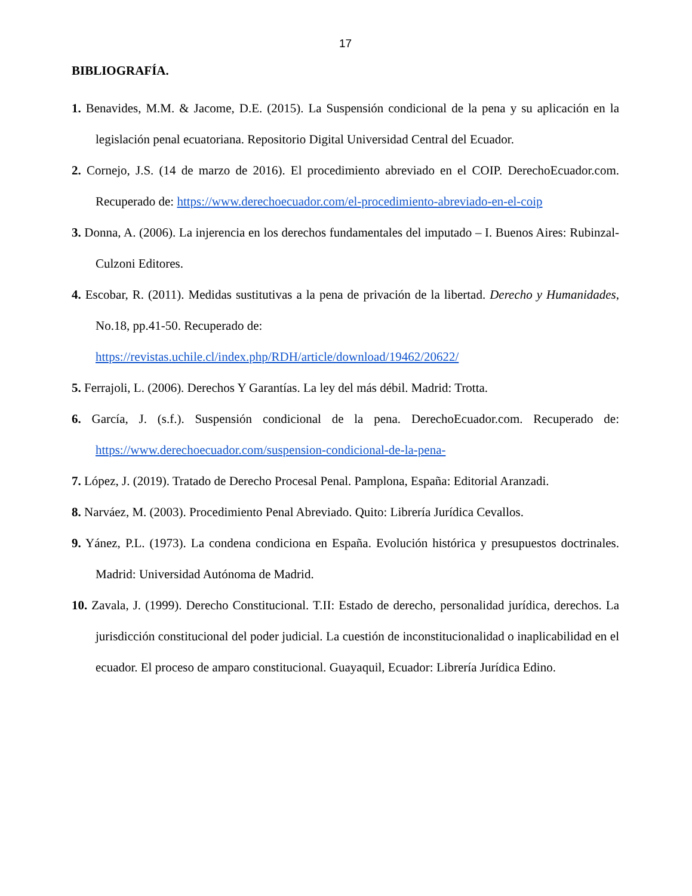17
BIBLIOGRAFÍA.
1. Benavides, M.M. & Jacome, D.E. (2015). La Suspensión condicional de la pena y su aplicación en la legislación penal ecuatoriana. Repositorio Digital Universidad Central del Ecuador.
2. Cornejo, J.S. (14 de marzo de 2016). El procedimiento abreviado en el COIP. DerechoEcuador.com. Recuperado de: https://www.derechoecuador.com/el-procedimiento-abreviado-en-el-coip
3. Donna, A. (2006). La injerencia en los derechos fundamentales del imputado – I. Buenos Aires: Rubinzal-Culzoni Editores.
4. Escobar, R. (2011). Medidas sustitutivas a la pena de privación de la libertad. Derecho y Humanidades, No.18, pp.41-50. Recuperado de:
https://revistas.uchile.cl/index.php/RDH/article/download/19462/20622/
5. Ferrajoli, L. (2006). Derechos Y Garantías. La ley del más débil. Madrid: Trotta.
6. García, J. (s.f.). Suspensión condicional de la pena. DerechoEcuador.com. Recuperado de: https://www.derechoecuador.com/suspension-condicional-de-la-pena-
7. López, J. (2019). Tratado de Derecho Procesal Penal. Pamplona, España: Editorial Aranzadi.
8. Narváez, M. (2003). Procedimiento Penal Abreviado. Quito: Librería Jurídica Cevallos.
9. Yánez, P.L. (1973). La condena condiciona en España. Evolución histórica y presupuestos doctrinales. Madrid: Universidad Autónoma de Madrid.
10. Zavala, J. (1999). Derecho Constitucional. T.II: Estado de derecho, personalidad jurídica, derechos. La jurisdicción constitucional del poder judicial. La cuestión de inconstitucionalidad o inaplicabilidad en el ecuador. El proceso de amparo constitucional. Guayaquil, Ecuador: Librería Jurídica Edino.